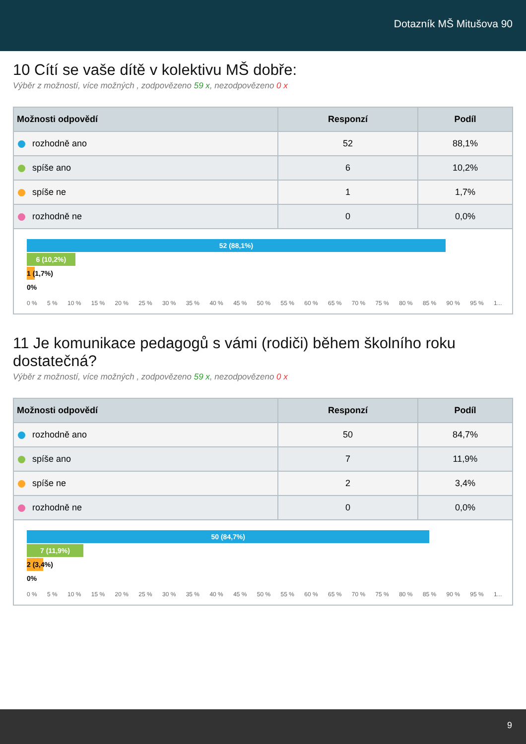Dotazník MŠ Mitušova 90
10 Cítí se vaše dítě v kolektivu MŠ dobře:
Výběr z možností, více možných , zodpovězeno 59 x, nezodpovězeno 0 x
| Možnosti odpovědí | Responzí | Podíl |
| --- | --- | --- |
| rozhodně ano | 52 | 88,1% |
| spíše ano | 6 | 10,2% |
| spíše ne | 1 | 1,7% |
| rozhodně ne | 0 | 0,0% |
52 (88,1%)
6 (10,2%)
1 (1,7%)
0%
0 % 5 % 10 % 15 % 20 % 25 % 30 % 35 % 40 % 45 % 50 % 55 % 60 % 65 % 70 % 75 % 80 % 85 % 90 % 95 % 1...
11 Je komunikace pedagogů s vámi (rodiči) během školního roku dostatečná?
Výběr z možností, více možných , zodpovězeno 59 x, nezodpovězeno 0 x
| Možnosti odpovědí | Responzí | Podíl |
| --- | --- | --- |
| rozhodně ano | 50 | 84,7% |
| spíše ano | 7 | 11,9% |
| spíše ne | 2 | 3,4% |
| rozhodně ne | 0 | 0,0% |
50 (84,7%)
7 (11,9%)
2 (3,4%)
0%
0 % 5 % 10 % 15 % 20 % 25 % 30 % 35 % 40 % 45 % 50 % 55 % 60 % 65 % 70 % 75 % 80 % 85 % 90 % 95 % 1...
9